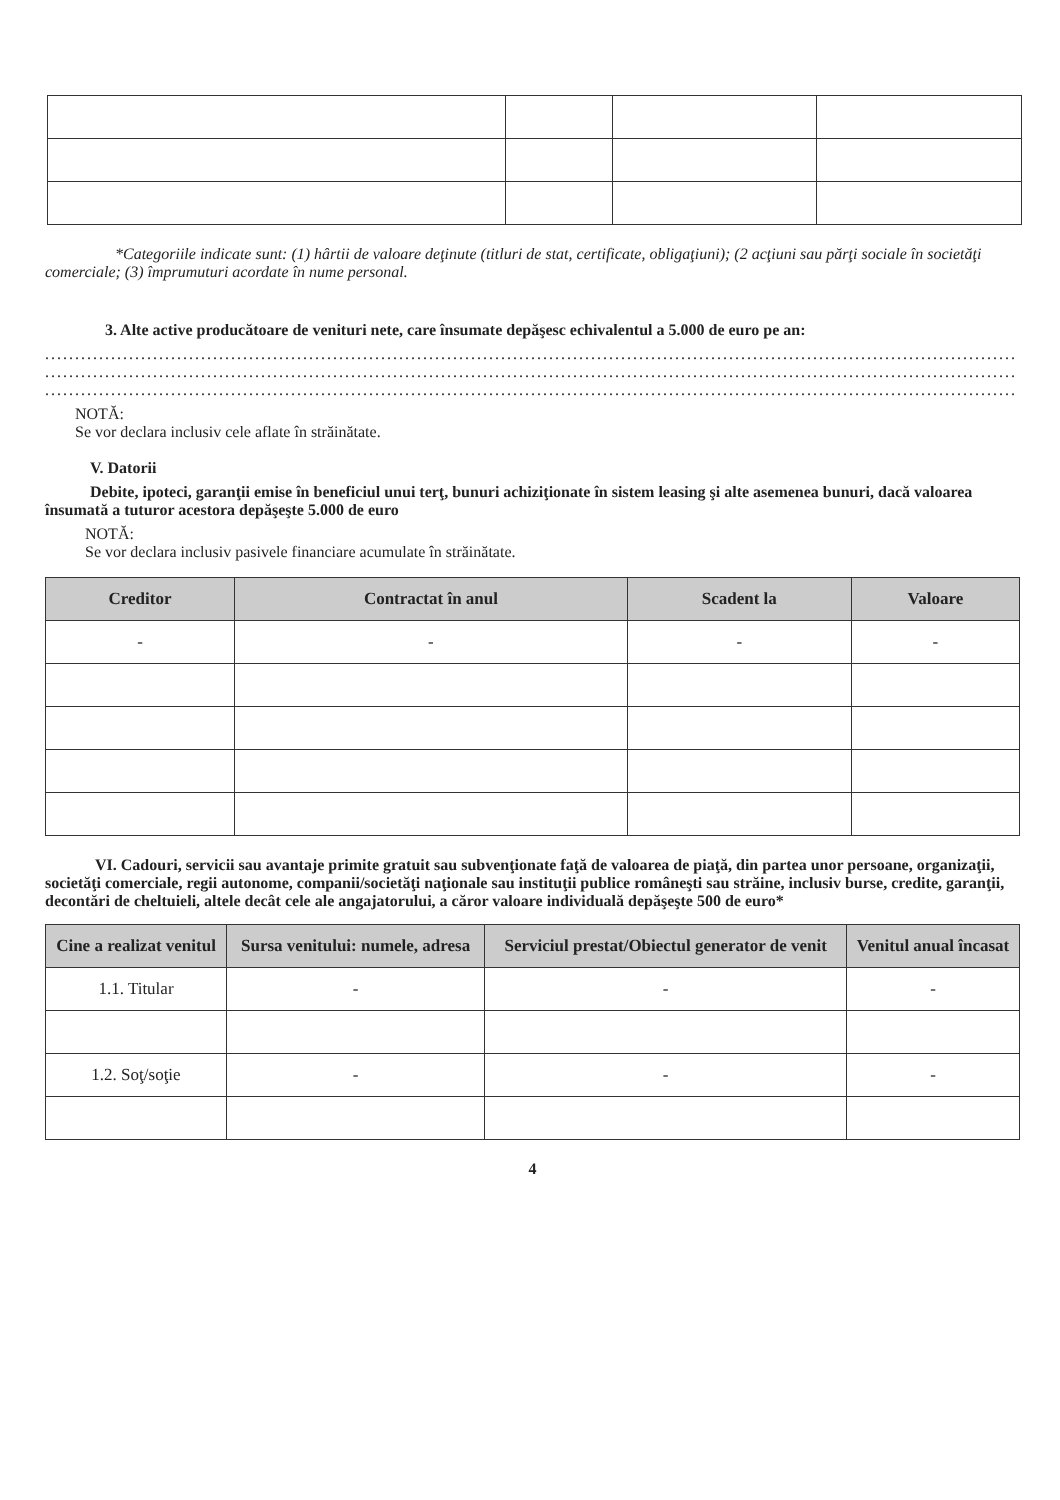*Categoriile indicate sunt: (1) hârtii de valoare deţinute (titluri de stat, certificate, obligaţiuni); (2 acţiuni sau părţi sociale în societăţi comerciale; (3) împrumuturi acordate în nume personal.
3. Alte active producătoare de venituri nete, care însumate depăşesc echivalentul a 5.000 de euro pe an:
..................................................................................................................................................................
..................................................................................................................................................................
..................................................................................................................................................................
NOTĂ:
Se vor declara inclusiv cele aflate în străinătate.
V. Datorii
Debite, ipoteci, garanţii emise în beneficiul unui terţ, bunuri achiziţionate în sistem leasing şi alte asemenea bunuri, dacă valoarea însumată a tuturor acestora depăşeşte 5.000 de euro
NOTĂ:
Se vor declara inclusiv pasivele financiare acumulate în străinătate.
| Creditor | Contractat în anul | Scadent la | Valoare |
| --- | --- | --- | --- |
| - | - | - | - |
VI. Cadouri, servicii sau avantaje primite gratuit sau subvenţionate faţă de valoarea de piaţă, din partea unor persoane, organizaţii, societăţi comerciale, regii autonome, companii/societăţi naţionale sau instituţii publice româneşti sau străine, inclusiv burse, credite, garanţii, decontări de cheltuieli, altele decât cele ale angajatorului, a căror valoare individuală depăşeşte 500 de euro*
| Cine a realizat venitul | Sursa venitului: numele, adresa | Serviciul prestat/Obiectul generator de venit | Venitul anual încasat |
| --- | --- | --- | --- |
| 1.1. Titular | - | - | - |
| 1.2. Soţ/soţie | - | - | - |
4